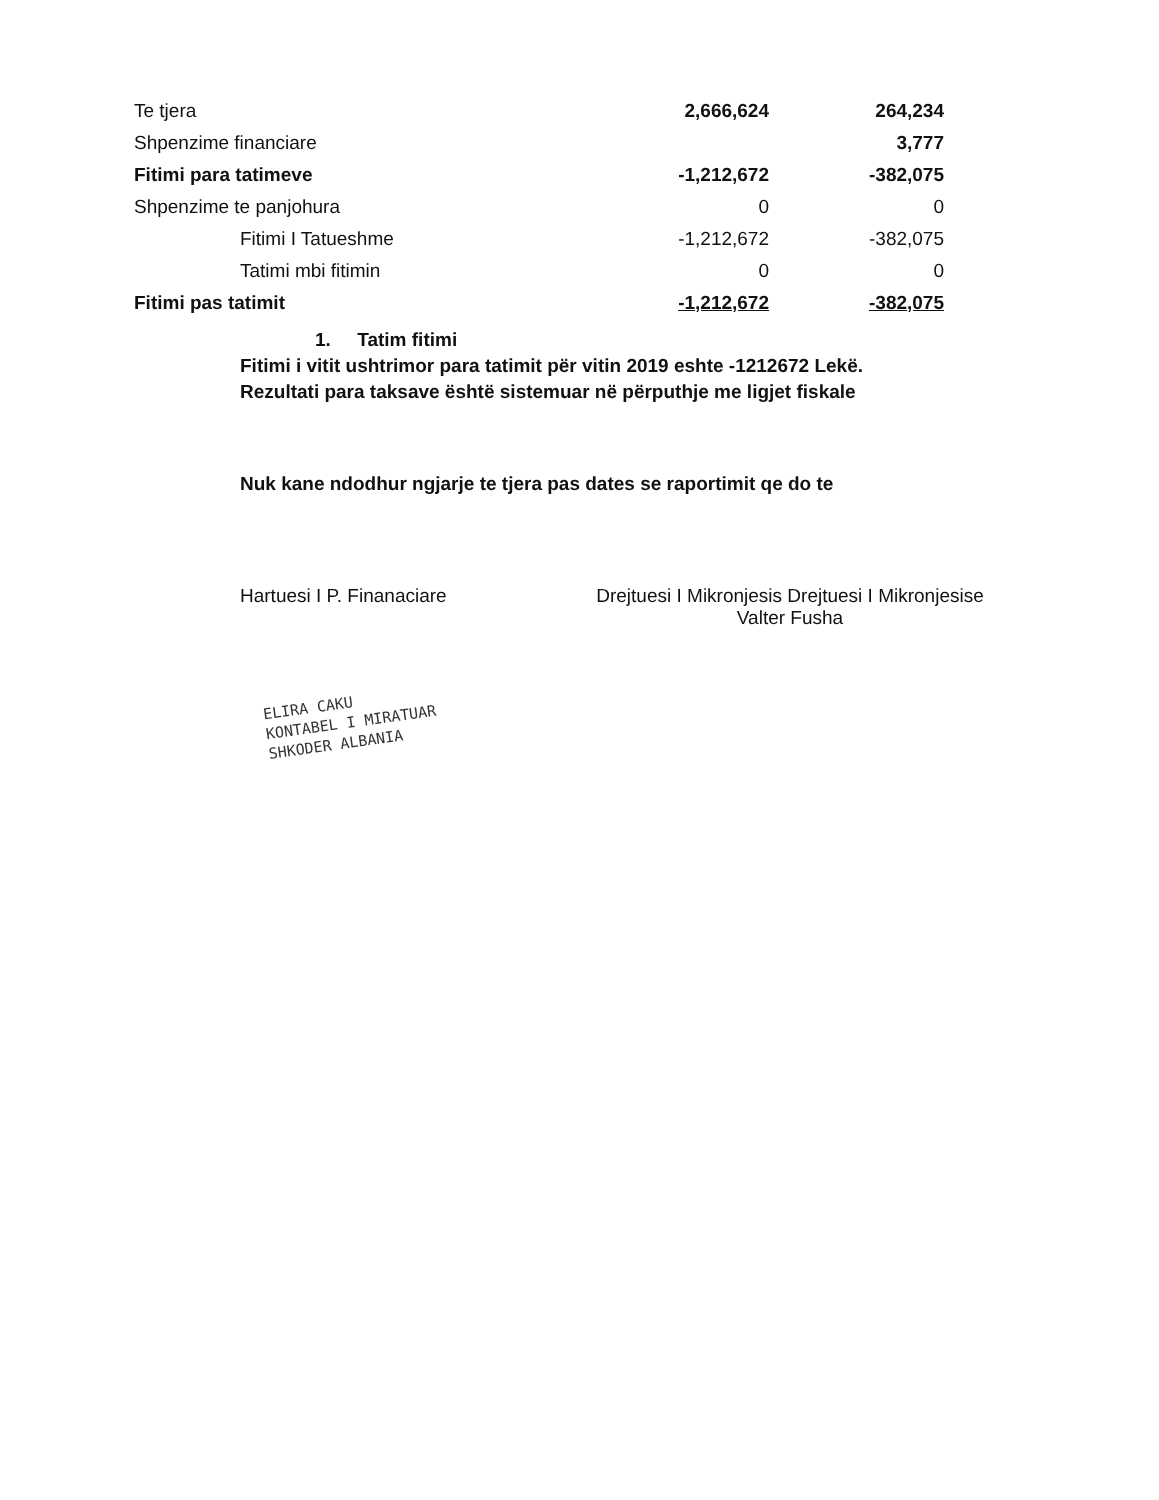| Te tjera | 2,666,624 | 264,234 |
| Shpenzime financiare | | 3,777 |
| Fitimi para tatimeve | -1,212,672 | -382,075 |
| Shpenzime te panjohura | 0 | 0 |
| Fitimi I Tatueshme | -1,212,672 | -382,075 |
| Tatimi mbi fitimin | 0 | 0 |
| Fitimi pas tatimit | -1,212,672 | -382,075 |
1. Tatim fitimi
Fitimi i vitit ushtrimor para tatimit për vitin 2019 eshte -1212672 Lekë.
Rezultati para taksave është sistemuar në përputhje me ligjet fiskale
Nuk kane ndodhur ngjarje te tjera pas dates se raportimit qe do te
Hartuesi I P. Finanaciare Drejtuesi I Mikronjesis Drejtuesi I Mikronjesise
Valter Fusha
ELIRA CAKU
KONTABEL I MIRATUAR
SHKODER ALBANIA